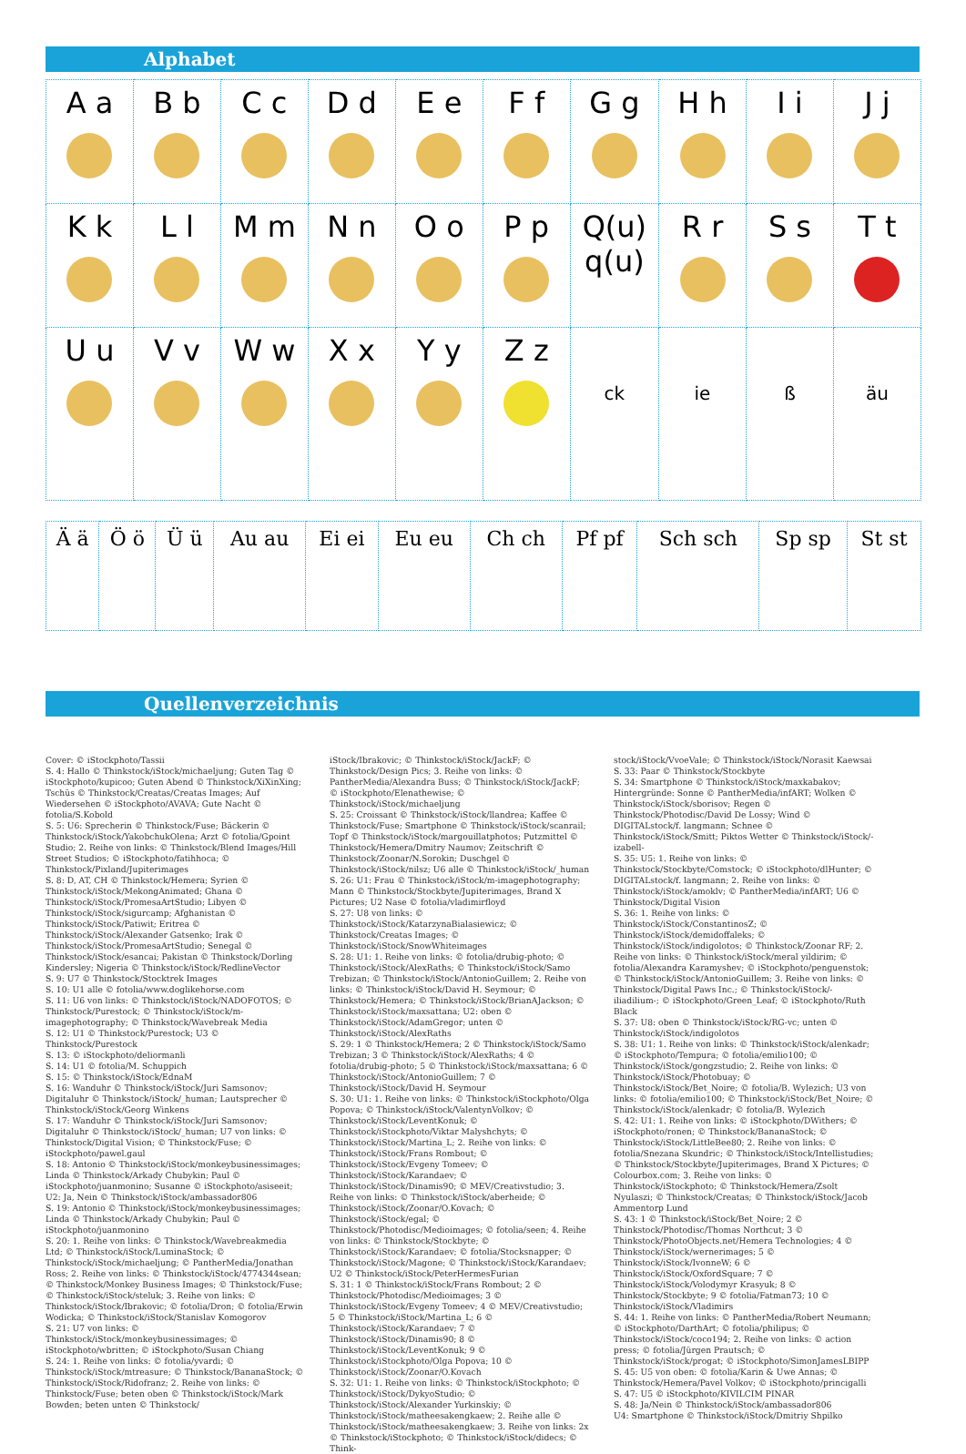Alphabet
| A a | B b | C c | D d | E e | F f | G g | H h | I i | J j |
| K k | L l | M m | N n | O o | P p | Q(u) q(u) | R r | S s | T t |
| U u | V v | W w | X x | Y y | Z z | ck | ie | ß | äu |
| Ä ä | Ö ö | Ü ü | Au au | Ei ei | Eu eu | Ch ch | Pf pf | Sch sch | Sp sp | St st |
Quellenverzeichnis
Cover: © iStockphoto/Tassii
S. 4: Hallo © Thinkstock/iStock/michaeljung; Guten Tag © iStockphoto/kupicoo; Guten Abend © Thinkstock/XiXinXing; Tschüs © Thinkstock/Creatas/Creatas Images; Auf Wiedersehen © iStockphoto/AVAVA; Gute Nacht © fotolia/S.Kobold
S. 5: U6: Sprecherin © Thinkstock/Fuse; Bäckerin © Thinkstock/iStock/YakobchukOlena; Arzt © fotolia/Gpoint Studio; 2. Reihe von links: © Thinkstock/Blend Images/Hill Street Studios; © iStockphoto/fatihhoca; © Thinkstock/Pixland/Jupiterimages
S. 8: D, AT, CH © Thinkstock/Hemera; Syrien © Thinkstock/iStock/MekongAnimated; Ghana © Thinkstock/iStock/PromesaArtStudio; Libyen © Thinkstock/iStock/sigurcamp; Afghanistan © Thinkstock/iStock/Patiwit; Eritrea © Thinkstock/iStock/Alexander Gatsenko; Irak © Thinkstock/iStock/PromesaArtStudio; Senegal © Thinkstock/iStock/esancai; Pakistan © Thinkstock/Dorling Kindersley; Nigeria © Thinkstock/iStock/RedlineVector
S. 9: U7 © Thinkstock/Stocktrek Images
S. 10: U1 alle © fotolia/www.doglikehorse.com
S. 11: U6 von links: © Thinkstock/iStock/NADOFOTOS; © Thinkstock/Purestock; © Thinkstock/iStock/m-imagephotography; © Thinkstock/Wavebreak Media
S. 12: U1 © Thinkstock/Purestock; U3 © Thinkstock/Purestock
S. 13: © iStockphoto/deliormanli
S. 14: U1 © fotolia/M. Schuppich
S. 15: © Thinkstock/iStock/EdnaM
S. 16: Wanduhr © Thinkstock/iStock/Juri Samsonov; Digitaluhr © Thinkstock/iStock/_human; Lautsprecher © Thinkstock/iStock/Georg Winkens
S. 17: Wanduhr © Thinkstock/iStock/Juri Samsonov; Digitaluhr © Thinkstock/iStock/_human; U7 von links: © Thinkstock/Digital Vision; © Thinkstock/Fuse; © iStockphoto/pawel.gaul
S. 18: Antonio © Thinkstock/iStock/monkeybusinessimages; Linda © Thinkstock/Arkady Chubykin; Paul © iStockphoto/juanmonino; Susanne © iStockphoto/asiseeit; U2: Ja, Nein © Thinkstock/iStock/ambassador806
S. 19: Antonio © Thinkstock/iStock/monkeybusinessimages; Linda © Thinkstock/Arkady Chubykin; Paul © iStockphoto/juanmonino
S. 20: 1. Reihe von links: © Thinkstock/Wavebreakmedia Ltd; © Thinkstock/iStock/LuminaStock; © Thinkstock/iStock/michaeljung; © PantherMedia/Jonathan Ross; 2. Reihe von links: © Thinkstock/iStock/4774344sean; © Thinkstock/Monkey Business Images; © Thinkstock/Fuse; © Thinkstock/iStock/steluk; 3. Reihe von links: © Thinkstock/iStock/Ibrakovic; © fotolia/Dron; © fotolia/Erwin Wodicka; © Thinkstock/iStock/Stanislav Komogorov
S. 21: U7 von links: © Thinkstock/iStock/monkeybusinessimages; © iStockphoto/wbritten; © iStockphoto/Susan Chiang
S. 24: 1. Reihe von links: © fotolia/yvardi; © Thinkstock/iStock/mtreasure; © Thinkstock/BananaStock; © Thinkstock/iStock/Ridofranz; 2. Reihe von links: © Thinkstock/Fuse; beten oben © Thinkstock/iStock/Mark Bowden; beten unten © Thinkstock/
iStock/Ibrakovic; © Thinkstock/iStock/JackF; © Thinkstock/Design Pics; 3. Reihe von links: © PantherMedia/Alexandra Buss; © Thinkstock/iStock/JackF; © iStockphoto/Elenathewise; © Thinkstock/iStock/michaeljung
S. 25: Croissant © Thinkstock/iStock/llandrea; Kaffee © Thinkstock/Fuse; Smartphone © Thinkstock/iStock/scanrail; Topf © Thinkstock/iStock/margouillatphotos; Putzmittel © Thinkstock/Hemera/Dmitry Naumov; Zeitschrift © Thinkstock/Zoonar/N.Sorokin; Duschgel © Thinkstock/iStock/nilsz; U6 alle © Thinkstock/iStock/_human
S. 26: U1: Frau © Thinkstock/iStock/m-imagephotography; Mann © Thinkstock/Stockbyte/Jupiterimages, Brand X Pictures; U2 Nase © fotolia/vladimirfloyd
S. 27: U8 von links: © Thinkstock/iStock/KatarzynaBialasiewicz; © Thinkstock/Creatas Images; © Thinkstock/iStock/SnowWhiteimages
S. 28: U1: 1. Reihe von links: © fotolia/drubig-photo; © Thinkstock/iStock/AlexRaths; © Thinkstock/iStock/Samo Trebizan; © Thinkstock/iStock/AntonioGuillem; 2. Reihe von links: © Thinkstock/iStock/David H. Seymour; © Thinkstock/Hemera; © Thinkstock/iStock/BrianAJackson; © Thinkstock/iStock/maxsattana; U2: oben © Thinkstock/iStock/AdamGregor; unten © Thinkstock/iStock/AlexRaths
S. 29: 1 © Thinkstock/Hemera; 2 © Thinkstock/iStock/Samo Trebizan; 3 © Thinkstock/iStock/AlexRaths; 4 © fotolia/drubig-photo; 5 © Thinkstock/iStock/maxsattana; 6 © Thinkstock/iStock/AntonioGuillem; 7 © Thinkstock/iStock/David H. Seymour
S. 30: U1: 1. Reihe von links: © Thinkstock/iStockphoto/Olga Popova; © Thinkstock/iStock/ValentynVolkov; © Thinkstock/iStock/LeventKonuk; © Thinkstock/iStockphoto/Viktar Malyshchyts; © Thinkstock/iStock/Martina_L; 2. Reihe von links: © Thinkstock/iStock/Frans Rombout; © Thinkstock/iStock/Evgeny Tomeev; © Thinkstock/iStock/Karandaev; © Thinkstock/iStock/Dinamis90; © MEV/Creativstudio; 3. Reihe von links: © Thinkstock/iStock/aberheide; © Thinkstock/iStock/Zoonar/O.Kovach; © Thinkstock/iStock/egal; © Thinkstock/Photodisc/Medioimages; © fotolia/seen; 4. Reihe von links: © Thinkstock/Stockbyte; © Thinkstock/iStock/Karandaev; © fotolia/Stocksnapper; © Thinkstock/iStock/Magone; © Thinkstock/iStock/Karandaev; U2 © Thinkstock/iStock/PeterHermesFurian
S. 31: 1 © Thinkstock/iStock/Frans Rombout; 2 © Thinkstock/Photodisc/Medioimages; 3 © Thinkstock/iStock/Evgeny Tomeev; 4 © MEV/Creativstudio; 5 © Thinkstock/iStock/Martina_L; 6 © Thinkstock/iStock/Karandaev; 7 © Thinkstock/iStock/Dinamis90; 8 © Thinkstock/iStock/LeventKonuk; 9 © Thinkstock/iStockphoto/Olga Popova; 10 © Thinkstock/iStock/Zoonar/O.Kovach
S. 32: U1: 1. Reihe von links: © Thinkstock/iStockphoto; © Thinkstock/iStock/DykyoStudio; © Thinkstock/iStock/Alexander Yurkinskiy; © Thinkstock/iStock/matheesakengkaew; 2. Reihe alle © Thinkstock/iStock/matheesakengkaew; 3. Reihe von links: 2x © Thinkstock/iStockphoto; © Thinkstock/iStock/didecs; © Think-
stock/iStock/VvoeVale; © Thinkstock/iStock/Norasit Kaewsai
S. 33: Paar © Thinkstock/Stockbyte
S. 34: Smartphone © Thinkstock/iStock/maxkabakov; Hintergründe: Sonne © PantherMedia/infART; Wolken © Thinkstock/iStock/sborisov; Regen © Thinkstock/Photodisc/David De Lossy; Wind © DIGITALstock/f. langmann; Schnee © Thinkstock/iStock/Smitt; Piktos Wetter © Thinkstock/iStock/-izabell-
S. 35: U5: 1. Reihe von links: © Thinkstock/Stockbyte/Comstock; © iStockphoto/dlHunter; © DIGITALstock/f. langmann; 2. Reihe von links: © Thinkstock/iStock/amoklv; © PantherMedia/infART; U6 © Thinkstock/Digital Vision
S. 36: 1. Reihe von links: © Thinkstock/iStock/ConstantinosZ; © Thinkstock/iStock/demidoffaleks; © Thinkstock/iStock/indigolotos; © Thinkstock/Zoonar RF; 2. Reihe von links: © Thinkstock/iStock/meral yildirim; © fotolia/Alexandra Karamyshev; © iStockphoto/penguenstok; © Thinkstock/iStock/AntonioGuillem; 3. Reihe von links: © Thinkstock/Digital Paws Inc.; © Thinkstock/iStock/-iliadilium-; © iStockphoto/Green_Leaf; © iStockphoto/Ruth Black
S. 37: U8: oben © Thinkstock/iStock/RG-vc; unten © Thinkstock/iStock/indigolotos
S. 38: U1: 1. Reihe von links: © Thinkstock/iStock/alenkadr; © iStockphoto/Tempura; © fotolia/emilio100; © Thinkstock/iStock/gongzstudio; 2. Reihe von links: © Thinkstock/iStock/Photobuay; © Thinkstock/iStock/Bet_Noire; © fotolia/B. Wylezich; U3 von links: © fotolia/emilio100; © Thinkstock/iStock/Bet_Noire; © Thinkstock/iStock/alenkadr; © fotolia/B. Wylezich
S. 42: U1: 1. Reihe von links: © iStockphoto/DWithers; © iStockphoto/ronen; © Thinkstock/BananaStock; © Thinkstock/iStock/LittleBee80; 2. Reihe von links: © fotolia/Snezana Skundric; © Thinkstock/iStock/Intellistudies; © Thinkstock/Stockbyte/Jupiterimages, Brand X Pictures; © Colourbox.com; 3. Reihe von links: © Thinkstock/iStockphoto; © Thinkstock/Hemera/Zsolt Nyulaszi; © Thinkstock/Creatas; © Thinkstock/iStock/Jacob Ammentorp Lund
S. 43: 1 © Thinkstock/iStock/Bet_Noire; 2 © Thinkstock/Photodisc/Thomas Northcut; 3 © Thinkstock/PhotoObjects.net/Hemera Technologies; 4 © Thinkstock/iStock/wernerimages; 5 © Thinkstock/iStock/IvonneW; 6 © Thinkstock/iStock/OxfordSquare; 7 © Thinkstock/iStock/Volodymyr Krasyuk; 8 © Thinkstock/Stockbyte; 9 © fotolia/Fatman73; 10 © Thinkstock/iStock/Vladimirs
S. 44: 1. Reihe von links: © PantherMedia/Robert Neumann; © iStockphoto/DarthArt; © fotolia/philipus; © Thinkstock/iStock/coco194; 2. Reihe von links: © action press; © fotolia/Jürgen Prautsch; © Thinkstock/iStock/progat; © iStockphoto/SimonJamesLBIPP
S. 45: U5 von oben: © fotolia/Karin & Uwe Annas; © Thinkstock/Hemera/Pavel Volkov; © iStockphoto/princigalli
S. 47: U5 © iStockphoto/KIVILCIM PINAR
S. 48: Ja/Nein © Thinkstock/iStock/ambassador806
U4: Smartphone © Thinkstock/iStock/Dmitriy Shpilko